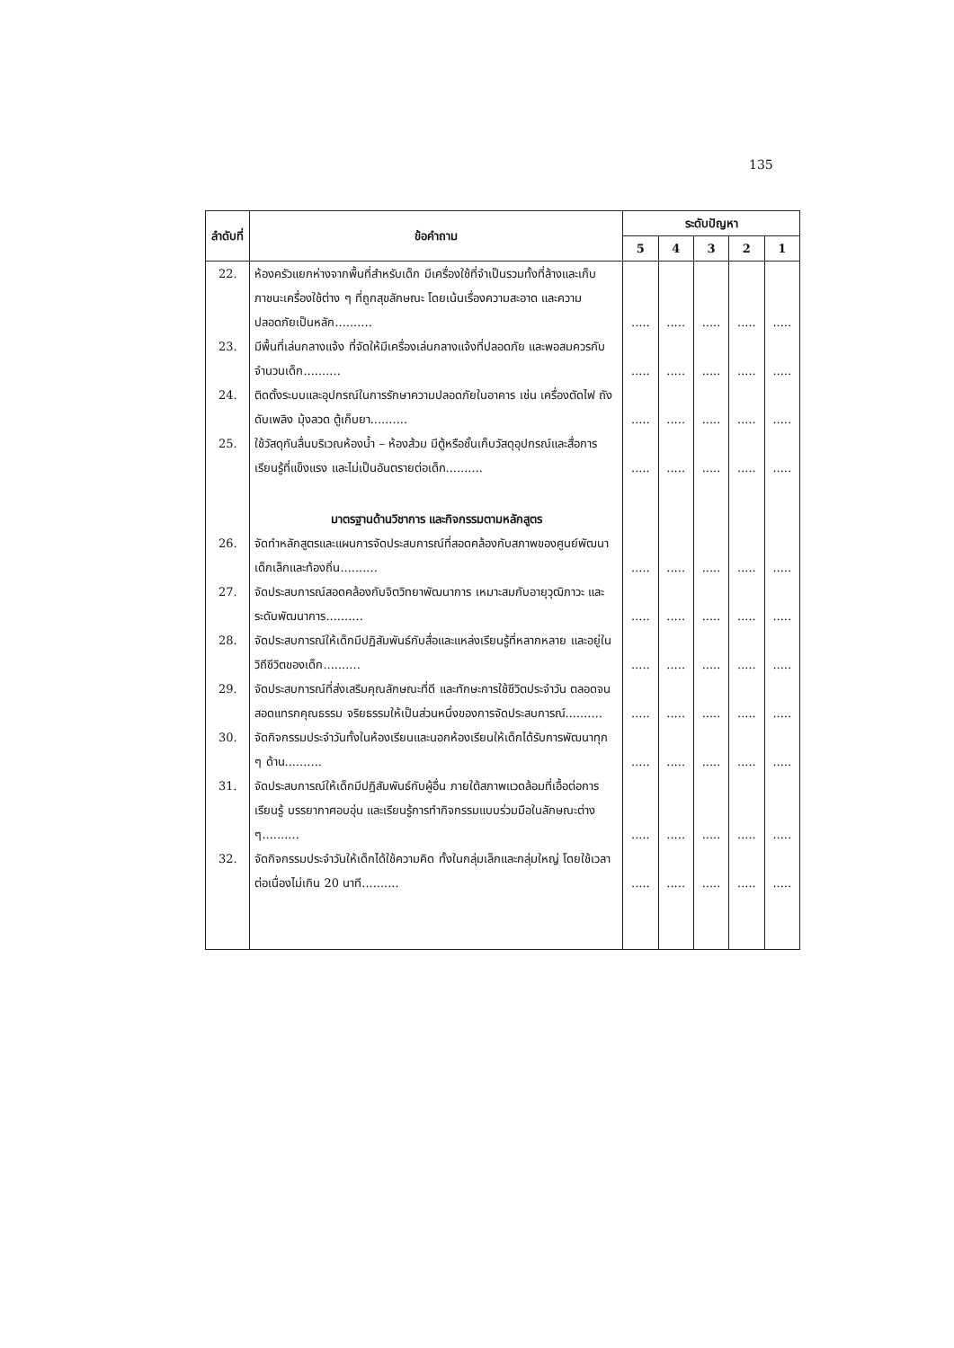135
| ลำดับที่ | ข้อคำถาม | ระดับปัญหา | | | | |
| --- | --- | --- | --- | --- | --- | --- |
| | | 5 | 4 | 3 | 2 | 1 |
| 22. | ห้องครัวแยกห่างจากพื้นที่สำหรับเด็ก มีเครื่องใช้ที่จำเป็นรวมทั้งที่ล้างและเก็บภาชนะเครื่องใช้ต่าง ๆ ที่ถูกสุขลักษณะ โดยเน้นเรื่องความสะอาด และความปลอดภัยเป็นหลัก.......... | ..... | ..... | ..... | ..... | ..... |
| 23. | มีพื้นที่เล่นกลางแจ้ง ที่จัดให้มีเครื่องเล่นกลางแจ้งที่ปลอดภัย และพอสมควรกับจำนวนเด็ก.......... | ..... | ..... | ..... | ..... | ..... |
| 24. | ติดตั้งระบบและอุปกรณ์ในการรักษาความปลอดภัยในอาคาร เช่น เครื่องตัดไฟ ถังดับเพลิง มุ้งลวด ตู้เก็บยา.......... | ..... | ..... | ..... | ..... | ..... |
| 25. | ใช้วัสดุกันลื่นบริเวณห้องน้ำ – ห้องส้วม มีตู้หรือชั้นเก็บวัสดุอุปกรณ์และสื่อการเรียนรู้ที่แข็งแรง และไม่เป็นอันตรายต่อเด็ก.......... | ..... | ..... | ..... | ..... | ..... |
| | มาตรฐานด้านวิชาการ และกิจกรรมตามหลักสูตร | | | | | |
| 26. | จัดทำหลักสูตรและแผนการจัดประสบการณ์ที่สอดคล้องกับสภาพของศูนย์พัฒนาเด็กเล็กและท้องถิ่น.......... | ..... | ..... | ..... | ..... | ..... |
| 27. | จัดประสบการณ์สอดคล้องกับจิตวิทยาพัฒนาการ เหมาะสมกับอายุวุฒิภาวะ และระดับพัฒนาการ.......... | ..... | ..... | ..... | ..... | ..... |
| 28. | จัดประสบการณ์ให้เด็กมีปฏิสัมพันธ์กับสื่อและแหล่งเรียนรู้ที่หลากหลาย และอยู่ในวิถีชีวิตของเด็ก.......... | ..... | ..... | ..... | ..... | ..... |
| 29. | จัดประสบการณ์ที่ส่งเสริมคุณลักษณะที่ดี และทักษะการใช้ชีวิตประจำวัน ตลอดจนสอดแทรกคุณธรรม จริยธรรมให้เป็นส่วนหนึ่งของการจัดประสบการณ์.......... | ..... | ..... | ..... | ..... | ..... |
| 30. | จัดกิจกรรมประจำวันทั้งในห้องเรียนและนอกห้องเรียนให้เด็กได้รับการพัฒนาทุก ๆ ด้าน.......... | ..... | ..... | ..... | ..... | ..... |
| 31. | จัดประสบการณ์ให้เด็กมีปฏิสัมพันธ์กับผู้อื่น ภายใต้สภาพแวดล้อมที่เอื้อต่อการเรียนรู้ บรรยากาศอบอุ่น และเรียนรู้การทำกิจกรรมแบบร่วมมือในลักษณะต่าง ๆ.......... | ..... | ..... | ..... | ..... | ..... |
| 32. | จัดกิจกรรมประจำวันให้เด็กได้ใช้ความคิด ทั้งในกลุ่มเล็กและกลุ่มใหญ่ โดยใช้เวลาต่อเนื่องไม่เกิน 20 นาที.......... | ..... | ..... | ..... | ..... | ..... |